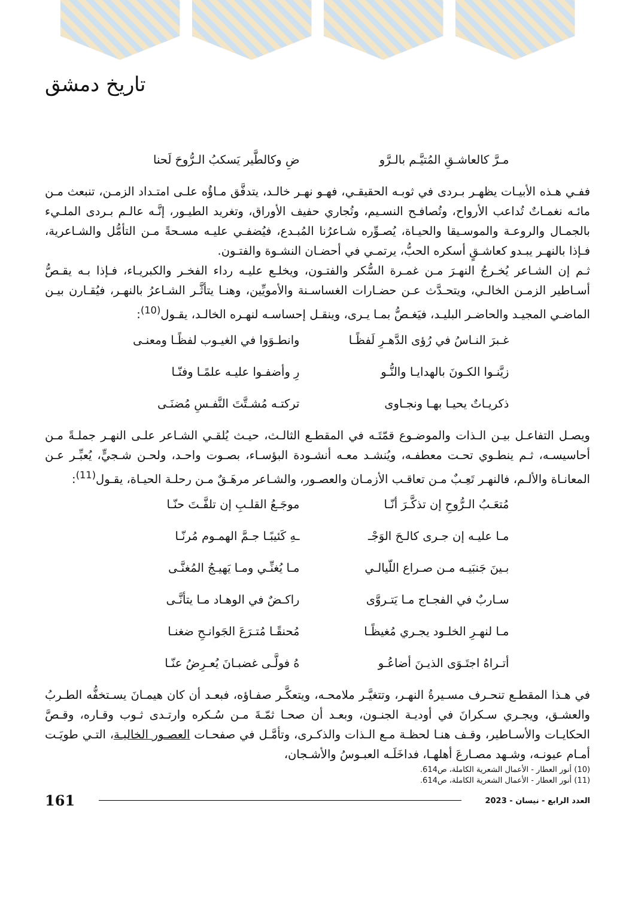تاريخ دمشق
مـرَّ كالعاشـقِ المُتيَّـم بالـرَّو ضِ وكالطَّير يَسكبُ الـرُّوحَ لَحنا
ففـي هـذه الأبيـات يظهـر بـردى في ثوبـه الحقيقـي، فهـو نهـر خالـد، يتدفَّق مـاؤُه علـى امتـداد الزمـن، تنبعث مـن مائـه نغمـاتٌ تُداعب الأرواح، وتُصافـح النسـيم، وتُجاري حفيف الأوراق، وتغريد الطيـور، إنَّـه عالـم بـردى الملـيء بالجمـال والروعـة والموسـيقا والحيـاة، يُصـوِّره شـاعرُنا المُبـدع، فيُضفـي عليـه مسـحةً مـن التأمُّل والشـاعرية، فـإذا بالنهـر يبـدو كعاشـقٍ أسكره الحبُّ، يرتمـي في أحضـان النشـوة والفتـون.
ثـم إن الشـاعر يُخـرجُ النهـرَ مـن غمـرة السُّكر والفتـون، ويخلـع عليـه رداء الفخـر والكبريـاء، فـإذا بـه يقـصُّ أسـاطير الزمـن الخالـي، ويتحـدَّث عـن حضـارات الغساسـنة والأمويِّين، وهنـا يتأثَّـر الشـاعرُ بالنهـر، فيُقـارن بيـن الماضـي المجيـد والحاضـر البليـد، فيَغـصُّ بمـا يـرى، وينقـل إحساسـه لنهـره الخالـد، يقـول<sup>(10)</sup>:
غـبرَ النـاسُ في رُؤى الدَّهـرِ لَفظًـا وانطـوَوا في الغيـوب لفظًـا ومعنـى
زيَّنـوا الكـونَ بالهدايـا والنُّـو رِ وأضفـوا عليـه علمًـا وفنّـا
ذكريـاتٌ يحيـا بهـا ونجـاوى تركتـه مُشـتَّتَ النَّفـسِ مُضنَـى
ويصـل التفاعـل بيـن الـذات والموضـوع قمّتَـه في المقطـع الثالـث، حيـث يُلقـي الشـاعر علـى النهـر جملـةً مـن أحاسيسـه، ثـم ينطـوي تحـت معطفـه، ويُنشـد معـه أنشـودة البؤسـاء، بصـوت واحـد، ولحـن شـجيٍّ، يُعبِّـر عـن المعانـاة والألـم، فالنهـر تَعِـبٌ مـن تعاقـب الأزمـان والعصـور، والشـاعر مرهَـقٌ مـن رحلـة الحيـاة، يقـول<sup>(11)</sup>:
مُتعَـبُ الـرُّوحِ إن تذكَّـرَ أنّـا موجَـعُ القلـبِ إن تلفَّـتَ حنّـا
مـا عليـه إن جـرى كالـحَ الوَجْـ ـهِ كَئيبًـا جـمَّ الهمـوم مُرنّـا
بـينَ جَنبَيـه مـن صـراع اللّيالـي مـا يُغنِّـي ومـا يَهيـجُ المُغنَّـى
سـاربٌ في الفجـاج مـا يَتـروَّى راكـضٌ في الوهـاد مـا يتأنَّـى
مـا لنهـرِ الخلـود يجـري مُغيظًـا مُحنقًـا مُتـرَعَ الجَوانـحِ ضغنـا
أتـراهُ اجتَـوَى الذيـنَ أضاعُـو هُ فولَّـى غضبـانَ يُعـرِضُ عنّـا
في هـذا المقطـع تنحـرف مسـيرةُ النهـر، وتتغيَّـر ملامحـه، ويتعكَّـر صفـاؤه، فبعـد أن كان هيمـانَ يسـتخفُّه الطـربُ والعشـق، ويجـري سـكرانَ في أوديـة الجنـون، وبعـد أن صحـا ثمّـةَ مـن سُـكره وارتـدى ثـوب وقـاره، وقـصَّ الحكايـات والأسـاطير، وقـف هنـا لحظـة مـع الـذات والذكـرى، وتأمَّـل في صفحـات العصـور الخاليـة، التـي طويَـت أمـام عيونـه، وشـهد مصـارعَ أهلهـا، فداخَلَـه العبـوسُ والأشـجان،
(10) أنور العطار - الأعمال الشعرية الكاملة، ص614.
(11) أنور العطار - الأعمال الشعرية الكاملة، ص614.
161
العدد الرابع - نيسان - 2023